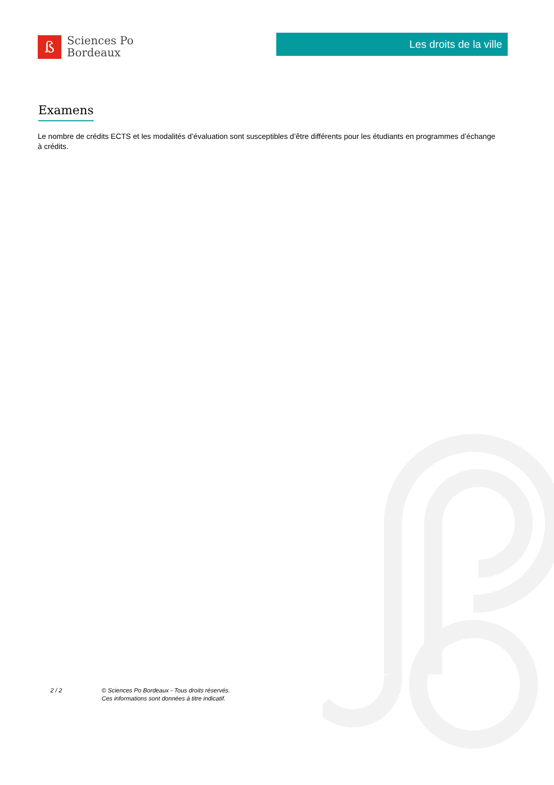ß
Sciences Po
Bordeaux
Les droits de la ville
Examens
Le nombre de crédits ECTS et les modalités d’évaluation sont susceptibles d’être différents pour les étudiants en programmes d’échange à crédits.
2 / 2 © Sciences Po Bordeaux - Tous droits réservés.
Ces informations sont données à titre indicatif.